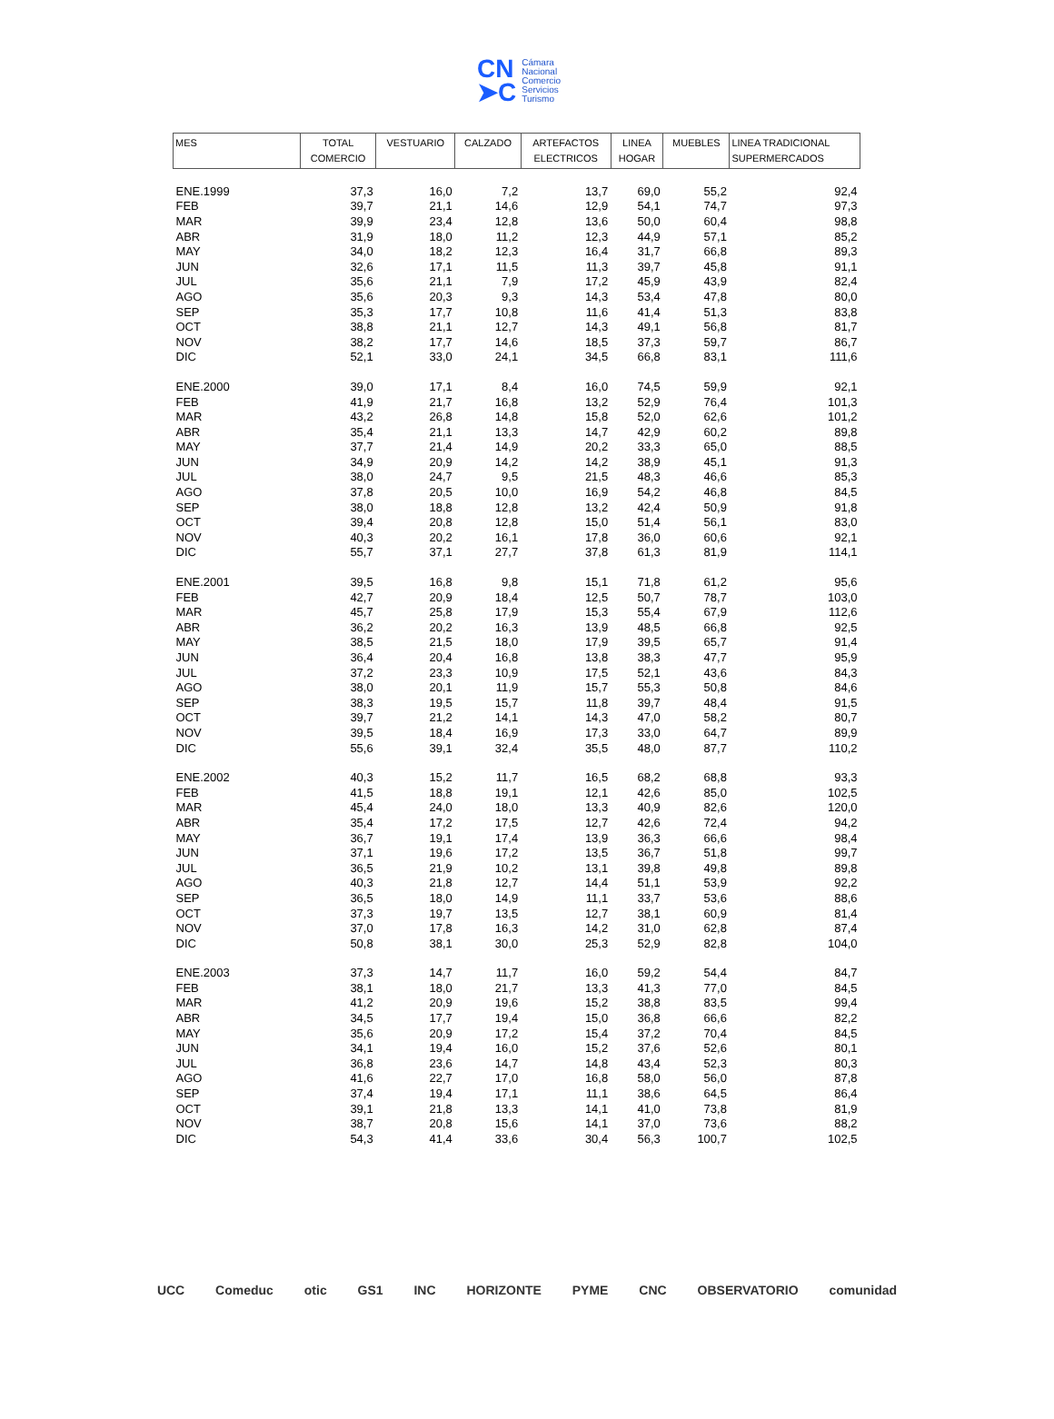CN
➤C
Cámara
Nacional
Comercio
Servicios
Turismo
| MES | TOTAL COMERCIO | VESTUARIO | CALZADO | ARTEFACTOS ELECTRICOS | LINEA HOGAR | MUEBLES | LINEA TRADICIONAL SUPERMERCADOS |
| --- | --- | --- | --- | --- | --- | --- | --- |
| ENE.1999 | 37,3 | 16,0 | 7,2 | 13,7 | 69,0 | 55,2 | 92,4 |
| FEB | 39,7 | 21,1 | 14,6 | 12,9 | 54,1 | 74,7 | 97,3 |
| MAR | 39,9 | 23,4 | 12,8 | 13,6 | 50,0 | 60,4 | 98,8 |
| ABR | 31,9 | 18,0 | 11,2 | 12,3 | 44,9 | 57,1 | 85,2 |
| MAY | 34,0 | 18,2 | 12,3 | 16,4 | 31,7 | 66,8 | 89,3 |
| JUN | 32,6 | 17,1 | 11,5 | 11,3 | 39,7 | 45,8 | 91,1 |
| JUL | 35,6 | 21,1 | 7,9 | 17,2 | 45,9 | 43,9 | 82,4 |
| AGO | 35,6 | 20,3 | 9,3 | 14,3 | 53,4 | 47,8 | 80,0 |
| SEP | 35,3 | 17,7 | 10,8 | 11,6 | 41,4 | 51,3 | 83,8 |
| OCT | 38,8 | 21,1 | 12,7 | 14,3 | 49,1 | 56,8 | 81,7 |
| NOV | 38,2 | 17,7 | 14,6 | 18,5 | 37,3 | 59,7 | 86,7 |
| DIC | 52,1 | 33,0 | 24,1 | 34,5 | 66,8 | 83,1 | 111,6 |
| ENE.2000 | 39,0 | 17,1 | 8,4 | 16,0 | 74,5 | 59,9 | 92,1 |
| FEB | 41,9 | 21,7 | 16,8 | 13,2 | 52,9 | 76,4 | 101,3 |
| MAR | 43,2 | 26,8 | 14,8 | 15,8 | 52,0 | 62,6 | 101,2 |
| ABR | 35,4 | 21,1 | 13,3 | 14,7 | 42,9 | 60,2 | 89,8 |
| MAY | 37,7 | 21,4 | 14,9 | 20,2 | 33,3 | 65,0 | 88,5 |
| JUN | 34,9 | 20,9 | 14,2 | 14,2 | 38,9 | 45,1 | 91,3 |
| JUL | 38,0 | 24,7 | 9,5 | 21,5 | 48,3 | 46,6 | 85,3 |
| AGO | 37,8 | 20,5 | 10,0 | 16,9 | 54,2 | 46,8 | 84,5 |
| SEP | 38,0 | 18,8 | 12,8 | 13,2 | 42,4 | 50,9 | 91,8 |
| OCT | 39,4 | 20,8 | 12,8 | 15,0 | 51,4 | 56,1 | 83,0 |
| NOV | 40,3 | 20,2 | 16,1 | 17,8 | 36,0 | 60,6 | 92,1 |
| DIC | 55,7 | 37,1 | 27,7 | 37,8 | 61,3 | 81,9 | 114,1 |
| ENE.2001 | 39,5 | 16,8 | 9,8 | 15,1 | 71,8 | 61,2 | 95,6 |
| FEB | 42,7 | 20,9 | 18,4 | 12,5 | 50,7 | 78,7 | 103,0 |
| MAR | 45,7 | 25,8 | 17,9 | 15,3 | 55,4 | 67,9 | 112,6 |
| ABR | 36,2 | 20,2 | 16,3 | 13,9 | 48,5 | 66,8 | 92,5 |
| MAY | 38,5 | 21,5 | 18,0 | 17,9 | 39,5 | 65,7 | 91,4 |
| JUN | 36,4 | 20,4 | 16,8 | 13,8 | 38,3 | 47,7 | 95,9 |
| JUL | 37,2 | 23,3 | 10,9 | 17,5 | 52,1 | 43,6 | 84,3 |
| AGO | 38,0 | 20,1 | 11,9 | 15,7 | 55,3 | 50,8 | 84,6 |
| SEP | 38,3 | 19,5 | 15,7 | 11,8 | 39,7 | 48,4 | 91,5 |
| OCT | 39,7 | 21,2 | 14,1 | 14,3 | 47,0 | 58,2 | 80,7 |
| NOV | 39,5 | 18,4 | 16,9 | 17,3 | 33,0 | 64,7 | 89,9 |
| DIC | 55,6 | 39,1 | 32,4 | 35,5 | 48,0 | 87,7 | 110,2 |
| ENE.2002 | 40,3 | 15,2 | 11,7 | 16,5 | 68,2 | 68,8 | 93,3 |
| FEB | 41,5 | 18,8 | 19,1 | 12,1 | 42,6 | 85,0 | 102,5 |
| MAR | 45,4 | 24,0 | 18,0 | 13,3 | 40,9 | 82,6 | 120,0 |
| ABR | 35,4 | 17,2 | 17,5 | 12,7 | 42,6 | 72,4 | 94,2 |
| MAY | 36,7 | 19,1 | 17,4 | 13,9 | 36,3 | 66,6 | 98,4 |
| JUN | 37,1 | 19,6 | 17,2 | 13,5 | 36,7 | 51,8 | 99,7 |
| JUL | 36,5 | 21,9 | 10,2 | 13,1 | 39,8 | 49,8 | 89,8 |
| AGO | 40,3 | 21,8 | 12,7 | 14,4 | 51,1 | 53,9 | 92,2 |
| SEP | 36,5 | 18,0 | 14,9 | 11,1 | 33,7 | 53,6 | 88,6 |
| OCT | 37,3 | 19,7 | 13,5 | 12,7 | 38,1 | 60,9 | 81,4 |
| NOV | 37,0 | 17,8 | 16,3 | 14,2 | 31,0 | 62,8 | 87,4 |
| DIC | 50,8 | 38,1 | 30,0 | 25,3 | 52,9 | 82,8 | 104,0 |
| ENE.2003 | 37,3 | 14,7 | 11,7 | 16,0 | 59,2 | 54,4 | 84,7 |
| FEB | 38,1 | 18,0 | 21,7 | 13,3 | 41,3 | 77,0 | 84,5 |
| MAR | 41,2 | 20,9 | 19,6 | 15,2 | 38,8 | 83,5 | 99,4 |
| ABR | 34,5 | 17,7 | 19,4 | 15,0 | 36,8 | 66,6 | 82,2 |
| MAY | 35,6 | 20,9 | 17,2 | 15,4 | 37,2 | 70,4 | 84,5 |
| JUN | 34,1 | 19,4 | 16,0 | 15,2 | 37,6 | 52,6 | 80,1 |
| JUL | 36,8 | 23,6 | 14,7 | 14,8 | 43,4 | 52,3 | 80,3 |
| AGO | 41,6 | 22,7 | 17,0 | 16,8 | 58,0 | 56,0 | 87,8 |
| SEP | 37,4 | 19,4 | 17,1 | 11,1 | 38,6 | 64,5 | 86,4 |
| OCT | 39,1 | 21,8 | 13,3 | 14,1 | 41,0 | 73,8 | 81,9 |
| NOV | 38,7 | 20,8 | 15,6 | 14,1 | 37,0 | 73,6 | 88,2 |
| DIC | 54,3 | 41,4 | 33,6 | 30,4 | 56,3 | 100,7 | 102,5 |
UCC Comeduc otic GS1 INC HORIZONTE PYME CNC OBSERVATORIO comunidad